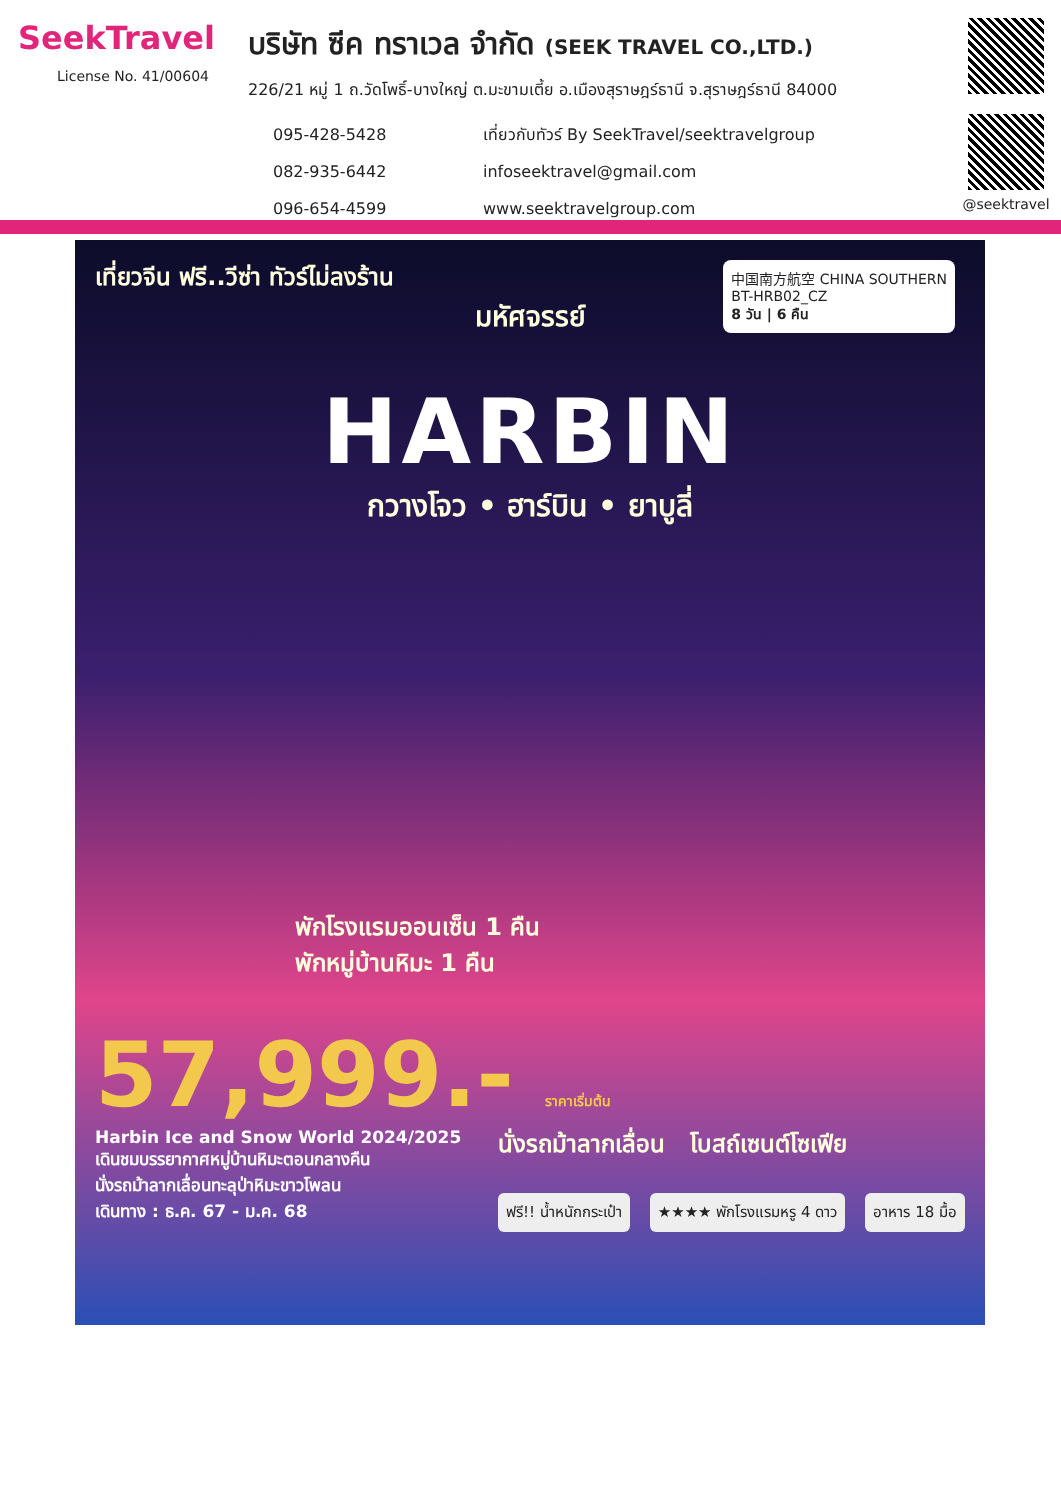SeekTravel
License No. 41/00604
บริษัท ซีค ทราเวล จำกัด (SEEK TRAVEL CO.,LTD.)
226/21 หมู่ 1 ถ.วัดโพธิ์-บางใหญ่ ต.มะขามเตี้ย อ.เมืองสุราษฎร์ธานี จ.สุราษฎร์ธานี 84000
095-428-5428
082-935-6442
096-654-4599
เที่ยวกับทัวร์ By SeekTravel/seektravelgroup
infoseektravel@gmail.com
www.seektravelgroup.com
@seektravel
เที่ยวจีน ฟรี..วีซ่า ทัวร์ไม่ลงร้าน
中国南方航空 CHINA SOUTHERN
BT-HRB02_CZ
8 วัน | 6 คืน
มหัศจรรย์
HARBIN
กวางโจว • ฮาร์บิน • ยาบูลี่
พักโรงแรมออนเซ็น 1 คืน
พักหมู่บ้านหิมะ 1 คืน
57,999.- ราคาเริ่มต้น
Harbin Ice and Snow World 2024/2025
เดินชมบรรยากาศหมู่บ้านหิมะตอนกลางคืน
นั่งรถม้าลากเลื่อนทะลุป่าหิมะขาวโพลน
เดินทาง : ธ.ค. 67 - ม.ค. 68
นั่งรถม้าลากเลื่อน โบสถ์เซนต์โซเฟีย
ฟรี!! น้ำหนักกระเป๋า ★★★★ พักโรงแรมหรู 4 ดาว อาหาร 18 มื้อ